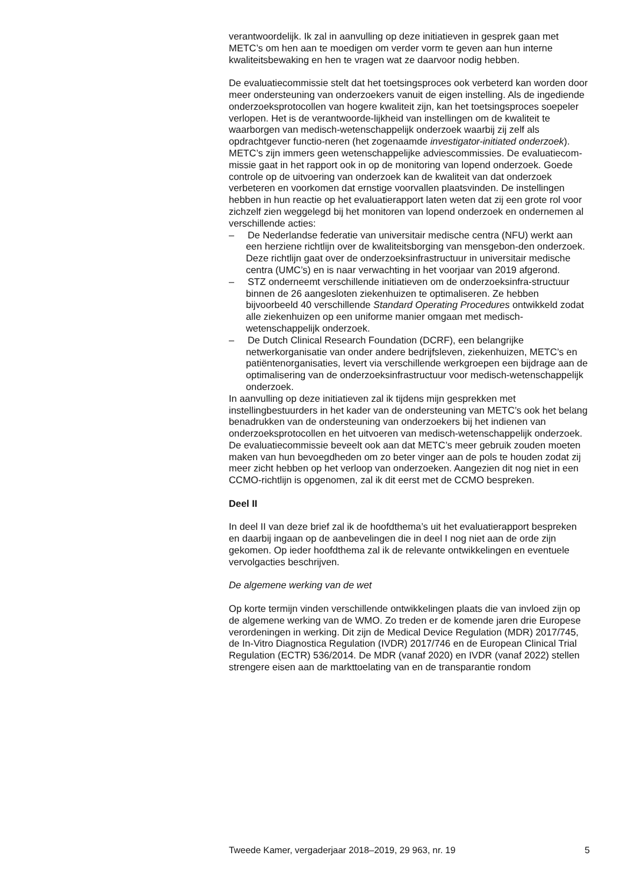verantwoordelijk. Ik zal in aanvulling op deze initiatieven in gesprek gaan met METC’s om hen aan te moedigen om verder vorm te geven aan hun interne kwaliteitsbewaking en hen te vragen wat ze daarvoor nodig hebben.
De evaluatiecommissie stelt dat het toetsingsproces ook verbeterd kan worden door meer ondersteuning van onderzoekers vanuit de eigen instelling. Als de ingediende onderzoeksprotocollen van hogere kwaliteit zijn, kan het toetsingsproces soepeler verlopen. Het is de verantwoorde-lijkheid van instellingen om de kwaliteit te waarborgen van medisch-wetenschappelijk onderzoek waarbij zij zelf als opdrachtgever functio-neren (het zogenaamde investigator-initiated onderzoek). METC’s zijn immers geen wetenschappelijke adviescommissies. De evaluatiecom-missie gaat in het rapport ook in op de monitoring van lopend onderzoek. Goede controle op de uitvoering van onderzoek kan de kwaliteit van dat onderzoek verbeteren en voorkomen dat ernstige voorvallen plaatsvinden. De instellingen hebben in hun reactie op het evaluatierapport laten weten dat zij een grote rol voor zichzelf zien weggelegd bij het monitoren van lopend onderzoek en ondernemen al verschillende acties:
– De Nederlandse federatie van universitair medische centra (NFU) werkt aan een herziene richtlijn over de kwaliteitsborging van mensgebon-den onderzoek. Deze richtlijn gaat over de onderzoeksinfrastructuur in universitair medische centra (UMC’s) en is naar verwachting in het voorjaar van 2019 afgerond.
– STZ onderneemt verschillende initiatieven om de onderzoeksinfra-structuur binnen de 26 aangesloten ziekenhuizen te optimaliseren. Ze hebben bijvoorbeeld 40 verschillende Standard Operating Procedures ontwikkeld zodat alle ziekenhuizen op een uniforme manier omgaan met medisch-wetenschappelijk onderzoek.
– De Dutch Clinical Research Foundation (DCRF), een belangrijke netwerkorganisatie van onder andere bedrijfsleven, ziekenhuizen, METC’s en patiëntenorganisaties, levert via verschillende werkgroepen een bijdrage aan de optimalisering van de onderzoeksinfrastructuur voor medisch-wetenschappelijk onderzoek.
In aanvulling op deze initiatieven zal ik tijdens mijn gesprekken met instellingbestuurders in het kader van de ondersteuning van METC’s ook het belang benadrukken van de ondersteuning van onderzoekers bij het indienen van onderzoeksprotocollen en het uitvoeren van medisch-wetenschappelijk onderzoek. De evaluatiecommissie beveelt ook aan dat METC’s meer gebruik zouden moeten maken van hun bevoegdheden om zo beter vinger aan de pols te houden zodat zij meer zicht hebben op het verloop van onderzoeken. Aangezien dit nog niet in een CCMO-richtlijn is opgenomen, zal ik dit eerst met de CCMO bespreken.
Deel II
In deel II van deze brief zal ik de hoofdthema’s uit het evaluatierapport bespreken en daarbij ingaan op de aanbevelingen die in deel I nog niet aan de orde zijn gekomen. Op ieder hoofdthema zal ik de relevante ontwikkelingen en eventuele vervolgacties beschrijven.
De algemene werking van de wet
Op korte termijn vinden verschillende ontwikkelingen plaats die van invloed zijn op de algemene werking van de WMO. Zo treden er de komende jaren drie Europese verordeningen in werking. Dit zijn de Medical Device Regulation (MDR) 2017/745, de In-Vitro Diagnostica Regulation (IVDR) 2017/746 en de European Clinical Trial Regulation (ECTR) 536/2014. De MDR (vanaf 2020) en IVDR (vanaf 2022) stellen strengere eisen aan de markttoelating van en de transparantie rondom
Tweede Kamer, vergaderjaar 2018–2019, 29 963, nr. 19 5